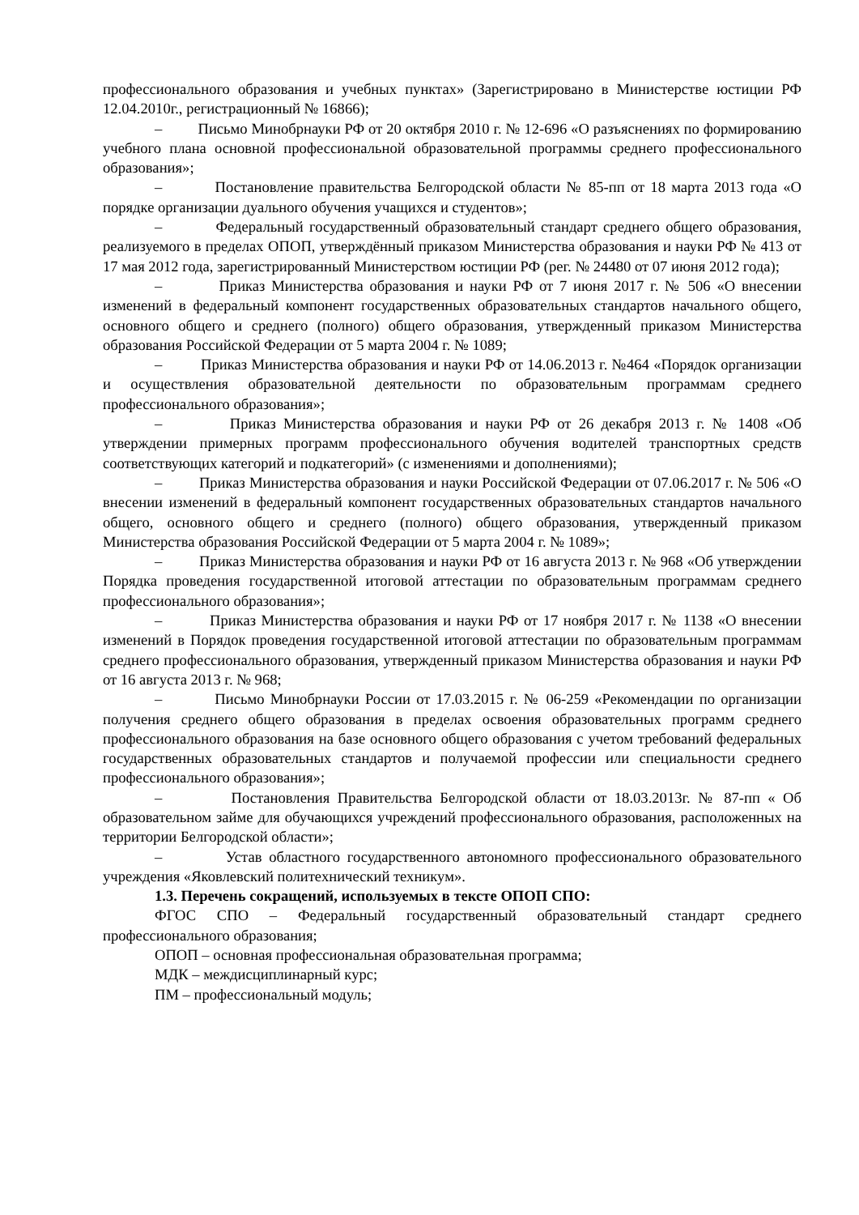профессионального образования и учебных пунктах» (Зарегистрировано в Министерстве юстиции РФ 12.04.2010г., регистрационный № 16866);
– Письмо Минобрнауки РФ от 20 октября 2010 г. № 12-696 «О разъяснениях по формированию учебного плана основной профессиональной образовательной программы среднего профессионального образования»;
– Постановление правительства Белгородской области № 85-пп от 18 марта 2013 года «О порядке организации дуального обучения учащихся и студентов»;
– Федеральный государственный образовательный стандарт среднего общего образования, реализуемого в пределах ОПОП, утверждённый приказом Министерства образования и науки РФ № 413 от 17 мая 2012 года, зарегистрированный Министерством юстиции РФ (рег. № 24480 от 07 июня 2012 года);
– Приказ Министерства образования и науки РФ от 7 июня 2017 г. № 506 «О внесении изменений в федеральный компонент государственных образовательных стандартов начального общего, основного общего и среднего (полного) общего образования, утвержденный приказом Министерства образования Российской Федерации от 5 марта 2004 г. № 1089;
– Приказ Министерства образования и науки РФ от 14.06.2013 г. №464 «Порядок организации и осуществления образовательной деятельности по образовательным программам среднего профессионального образования»;
– Приказ Министерства образования и науки РФ от 26 декабря 2013 г. № 1408 «Об утверждении примерных программ профессионального обучения водителей транспортных средств соответствующих категорий и подкатегорий» (с изменениями и дополнениями);
– Приказ Министерства образования и науки Российской Федерации от 07.06.2017 г. № 506 «О внесении изменений в федеральный компонент государственных образовательных стандартов начального общего, основного общего и среднего (полного) общего образования, утвержденный приказом Министерства образования Российской Федерации от 5 марта 2004 г. № 1089»;
– Приказ Министерства образования и науки РФ от 16 августа 2013 г. № 968 «Об утверждении Порядка проведения государственной итоговой аттестации по образовательным программам среднего профессионального образования»;
– Приказ Министерства образования и науки РФ от 17 ноября 2017 г. № 1138 «О внесении изменений в Порядок проведения государственной итоговой аттестации по образовательным программам среднего профессионального образования, утвержденный приказом Министерства образования и науки РФ от 16 августа 2013 г. № 968;
– Письмо Минобрнауки России от 17.03.2015 г. № 06-259 «Рекомендации по организации получения среднего общего образования в пределах освоения образовательных программ среднего профессионального образования на базе основного общего образования с учетом требований федеральных государственных образовательных стандартов и получаемой профессии или специальности среднего профессионального образования»;
– Постановления Правительства Белгородской области от 18.03.2013г. № 87-пп « Об образовательном займе для обучающихся учреждений профессионального образования, расположенных на территории Белгородской области»;
– Устав областного государственного автономного профессионального образовательного учреждения «Яковлевский политехнический техникум».
1.3. Перечень сокращений, используемых в тексте ОПОП СПО:
ФГОС СПО – Федеральный государственный образовательный стандарт среднего профессионального образования;
ОПОП – основная профессиональная образовательная программа;
МДК – междисциплинарный курс;
ПМ – профессиональный модуль;